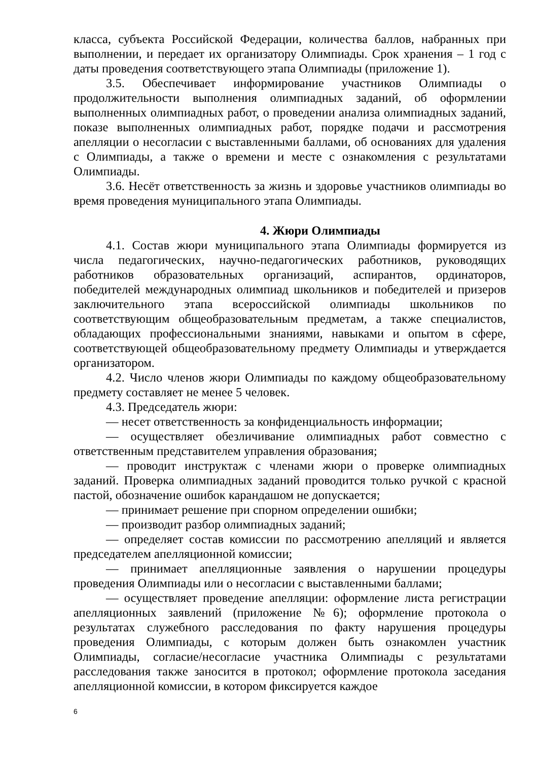класса, субъекта Российской Федерации, количества баллов, набранных при выполнении, и передает их организатору Олимпиады. Срок хранения – 1 год с даты проведения соответствующего этапа Олимпиады (приложение 1).
3.5. Обеспечивает информирование участников Олимпиады о продолжительности выполнения олимпиадных заданий, об оформлении выполненных олимпиадных работ, о проведении анализа олимпиадных заданий, показе выполненных олимпиадных работ, порядке подачи и рассмотрения апелляции о несогласии с выставленными баллами, об основаниях для удаления с Олимпиады, а также о времени и месте с ознакомления с результатами Олимпиады.
3.6. Несёт ответственность за жизнь и здоровье участников олимпиады во время проведения муниципального этапа Олимпиады.
4. Жюри Олимпиады
4.1. Состав жюри муниципального этапа Олимпиады формируется из числа педагогических, научно-педагогических работников, руководящих работников образовательных организаций, аспирантов, ординаторов, победителей международных олимпиад школьников и победителей и призеров заключительного этапа всероссийской олимпиады школьников по соответствующим общеобразовательным предметам, а также специалистов, обладающих профессиональными знаниями, навыками и опытом в сфере, соответствующей общеобразовательному предмету Олимпиады и утверждается организатором.
4.2. Число членов жюри Олимпиады по каждому общеобразовательному предмету составляет не менее 5 человек.
4.3. Председатель жюри:
— несет ответственность за конфиденциальность информации;
— осуществляет обезличивание олимпиадных работ совместно с ответственным представителем управления образования;
— проводит инструктаж с членами жюри о проверке олимпиадных заданий. Проверка олимпиадных заданий проводится только ручкой с красной пастой, обозначение ошибок карандашом не допускается;
— принимает решение при спорном определении ошибки;
— производит разбор олимпиадных заданий;
— определяет состав комиссии по рассмотрению апелляций и является председателем апелляционной комиссии;
— принимает апелляционные заявления о нарушении процедуры проведения Олимпиады или о несогласии с выставленными баллами;
— осуществляет проведение апелляции: оформление листа регистрации апелляционных заявлений (приложение №6); оформление протокола о результатах служебного расследования по факту нарушения процедуры проведения Олимпиады, с которым должен быть ознакомлен участник Олимпиады, согласие/несогласие участника Олимпиады с результатами расследования также заносится в протокол; оформление протокола заседания апелляционной комиссии, в котором фиксируется каждое
6